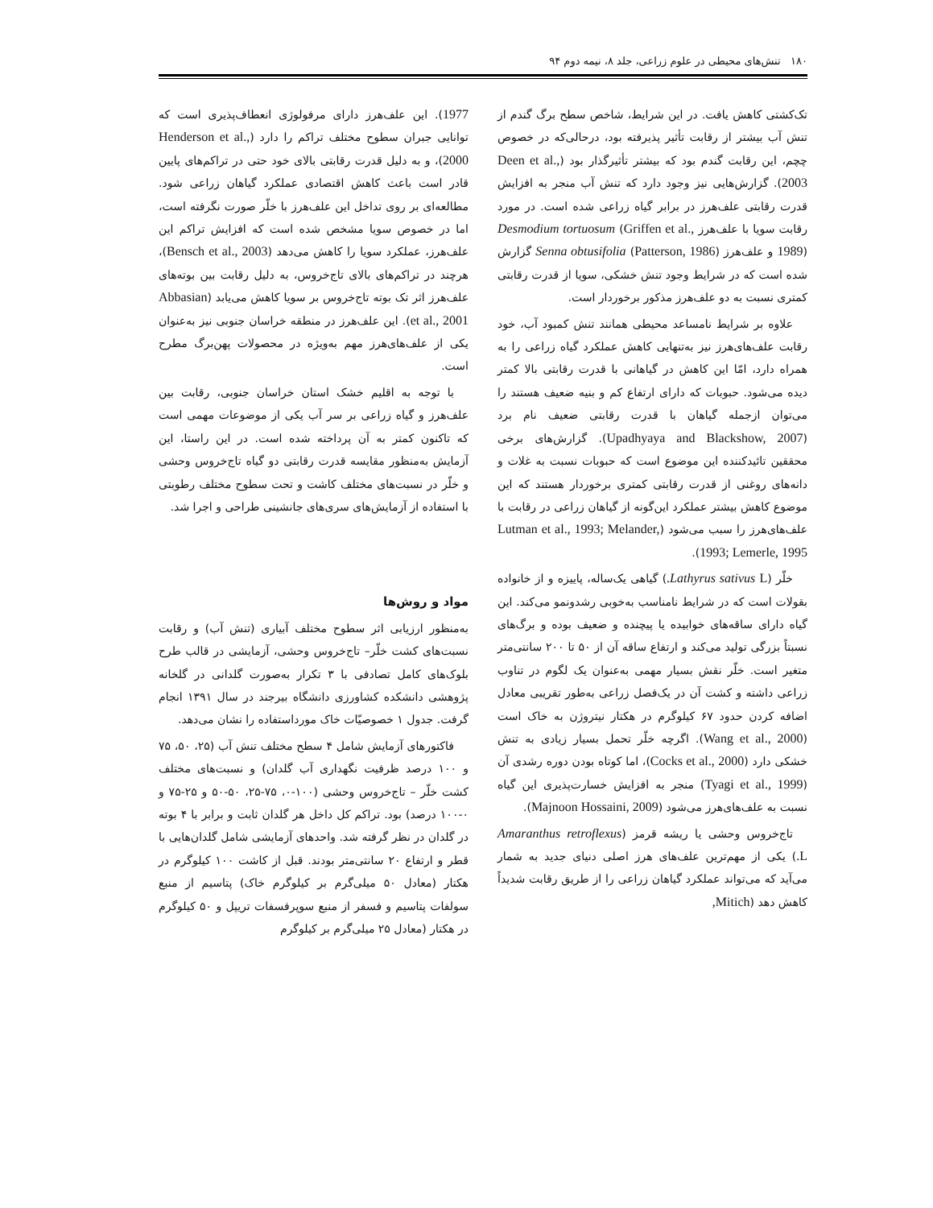۱۸۰ تنش‌های محیطی در علوم زراعی، جلد ۸، نیمه دوم ۹۴
تک‌کشتی کاهش یافت. در این شرایط، شاخص سطح برگ گندم از تنش آب بیشتر از رقابت تأثیر پذیرفته بود، درحالی‌که در خصوص چچم، این رقابت گندم بود که بیشتر تأثیرگذار بود (Deen et al., 2003). گزارش‌هایی نیز وجود دارد که تنش آب منجر به افزایش قدرت رقابتی علف‌هرز در برابر گیاه زراعی شده است. در مورد رقابت سویا با علف‌هرز Desmodium tortuosum (Griffen et al., 1989) و علف‌هرز Senna obtusifolia (Patterson, 1986) گزارش شده است که در شرایط وجود تنش خشکی، سویا از قدرت رقابتی کمتری نسبت به دو علف‌هرز مذکور برخوردار است.
علاوه بر شرایط نامساعد محیطی همانند تنش کمبود آب، خود رقابت علف‌های‌هرز نیز به‌تنهایی کاهش عملکرد گیاه زراعی را به همراه دارد، امّا این کاهش در گیاهانی با قدرت رقابتی بالا کمتر دیده می‌شود. حبوبات که دارای ارتفاع کم و بنیه ضعیف هستند را می‌توان ازجمله گیاهان با قدرت رقابتی ضعیف نام برد (Upadhyaya and Blackshow, 2007). گزارش‌های برخی محققین تائیدکننده این موضوع است که حبوبات نسبت به غلات و دانه‌های روغنی از قدرت رقابتی کمتری برخوردار هستند که این موضوع کاهش بیشتر عملکرد این‌گونه از گیاهان زراعی در رقابت با علف‌های‌هرز را سبب می‌شود (Lutman et al., 1993; Melander, 1993; Lemerle, 1995).
خلّر (Lathyrus sativus L.) گیاهی یک‌ساله، پاییزه و از خانواده بقولات است که در شرایط نامناسب به‌خوبی رشدونمو می‌کند. این گیاه دارای ساقه‌های خوابیده یا پیچنده و ضعیف بوده و برگ‌های نسبتاً بزرگی تولید می‌کند و ارتفاع ساقه آن از ۵۰ تا ۲۰۰ سانتی‌متر متغیر است. خلّر نقش بسیار مهمی به‌عنوان یک لگوم در تناوب زراعی داشته و کشت آن در یک‌فصل زراعی به‌طور تقریبی معادل اضافه کردن حدود ۶۷ کیلوگرم در هکتار نیتروژن به خاک است (Wang et al., 2000). اگرچه خلّر تحمل بسیار زیادی به تنش خشکی دارد (Cocks et al., 2000)، اما کوتاه بودن دوره رشدی آن (Tyagi et al., 1999) منجر به افزایش خسارت‌پذیری این گیاه نسبت به علف‌های‌هرز می‌شود (Majnoon Hossaini, 2009).
تاج‌خروس وحشی یا ریشه قرمز (Amaranthus retroflexus L.) یکی از مهم‌ترین علف‌های هرز اصلی دنیای جدید به شمار می‌آید که می‌تواند عملکرد گیاهان زراعی را از طریق رقابت شدیداً کاهش دهد (Mitich,
1977). این علف‌هرز دارای مرفولوژی انعطاف‌پذیری است که توانایی جبران سطوح مختلف تراکم را دارد (Henderson et al., 2000)، و به دلیل قدرت رقابتی بالای خود حتی در تراکم‌های پایین قادر است باعث کاهش اقتصادی عملکرد گیاهان زراعی شود. مطالعه‌ای بر روی تداخل این علف‌هرز با خلّر صورت نگرفته است، اما در خصوص سویا مشخص شده است که افزایش تراکم این علف‌هرز، عملکرد سویا را کاهش می‌دهد (Bensch et al., 2003)، هرچند در تراکم‌های بالای تاج‌خروس، به دلیل رقابت بین بوته‌های علف‌هرز اثر تک بوته تاج‌خروس بر سویا کاهش می‌یابد (Abbasian et al., 2001). این علف‌هرز در منطقه خراسان جنوبی نیز به‌عنوان یکی از علف‌های‌هرز مهم به‌ویژه در محصولات پهن‌برگ مطرح است.
با توجه به اقلیم خشک استان خراسان جنوبی، رقابت بین علف‌هرز و گیاه زراعی بر سر آب یکی از موضوعات مهمی است که تاکنون کمتر به آن پرداخته شده است. در این راستا، این آزمایش به‌منظور مقایسه قدرت رقابتی دو گیاه تاج‌خروس وحشی و خلّر در نسبت‌های مختلف کاشت و تحت سطوح مختلف رطوبتی با استفاده از آزمایش‌های سری‌های جانشینی طراحی و اجرا شد.
مواد و روش‌ها
به‌منظور ارزیابی اثر سطوح مختلف آبیاری (تنش آب) و رقابت نسبت‌های کشت خلّر– تاج‌خروس وحشی، آزمایشی در قالب طرح بلوک‌های کامل تصادفی با ۳ تکرار به‌صورت گلدانی در گلخانه پژوهشی دانشکده کشاورزی دانشگاه بیرجند در سال ۱۳۹۱ انجام گرفت. جدول ۱ خصوصیّات خاک مورداستفاده را نشان می‌دهد.
فاکتورهای آزمایش شامل ۴ سطح مختلف تنش آب (۲۵، ۵۰، ۷۵ و ۱۰۰ درصد ظرفیت نگهداری آب گلدان) و نسبت‌های مختلف کشت خلّر – تاج‌خروس وحشی (۱۰۰-۰، ۷۵-۲۵، ۵۰-۵۰ و ۲۵-۷۵ و ۰-۱۰۰ درصد) بود. تراکم کل داخل هر گلدان ثابت و برابر با ۴ بوته در گلدان در نظر گرفته شد. واحدهای آزمایشی شامل گلدان‌هایی با قطر و ارتفاع ۲۰ سانتی‌متر بودند. قبل از کاشت ۱۰۰ کیلوگرم در هکتار (معادل ۵۰ میلی‌گرم بر کیلوگرم خاک) پتاسیم از منبع سولفات پتاسیم و فسفر از منبع سوپرفسفات تریپل و ۵۰ کیلوگرم در هکتار (معادل ۲۵ میلی‌گرم بر کیلوگرم